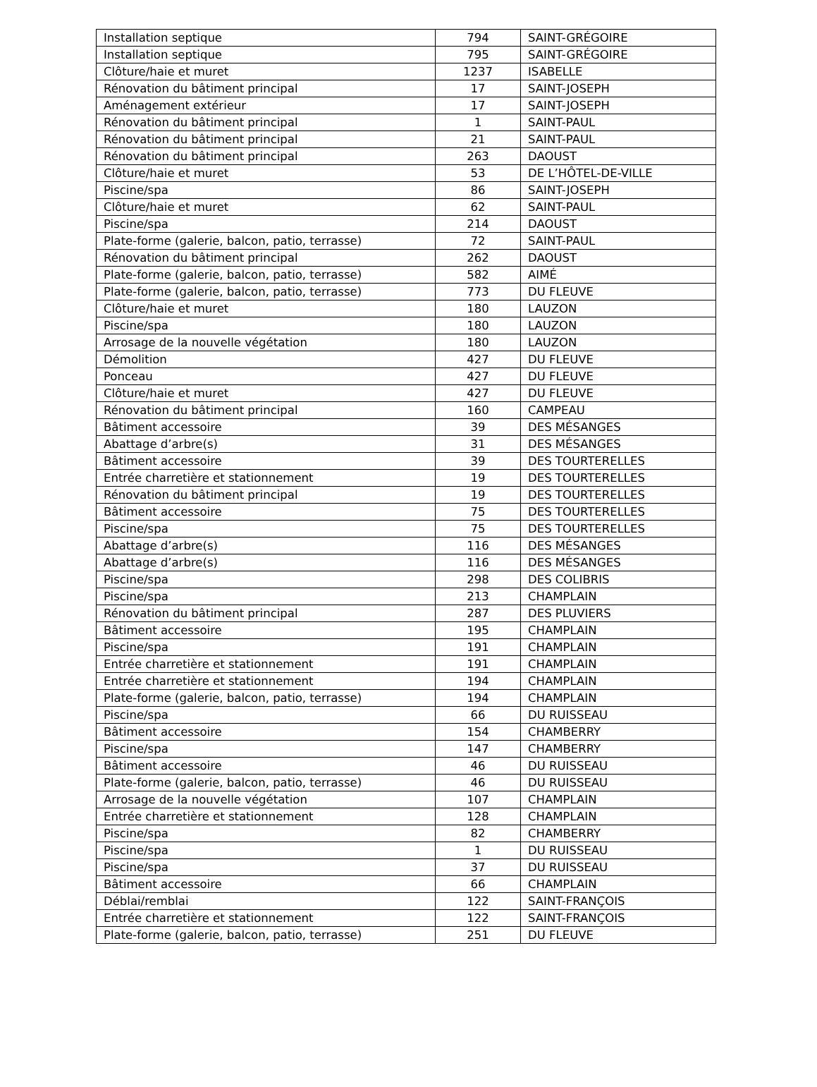| Installation septique | 794 | SAINT-GRÉGOIRE |
| Installation septique | 795 | SAINT-GRÉGOIRE |
| Clôture/haie et muret | 1237 | ISABELLE |
| Rénovation du bâtiment principal | 17 | SAINT-JOSEPH |
| Aménagement extérieur | 17 | SAINT-JOSEPH |
| Rénovation du bâtiment principal | 1 | SAINT-PAUL |
| Rénovation du bâtiment principal | 21 | SAINT-PAUL |
| Rénovation du bâtiment principal | 263 | DAOUST |
| Clôture/haie et muret | 53 | DE L’HÔTEL-DE-VILLE |
| Piscine/spa | 86 | SAINT-JOSEPH |
| Clôture/haie et muret | 62 | SAINT-PAUL |
| Piscine/spa | 214 | DAOUST |
| Plate-forme (galerie, balcon, patio, terrasse) | 72 | SAINT-PAUL |
| Rénovation du bâtiment principal | 262 | DAOUST |
| Plate-forme (galerie, balcon, patio, terrasse) | 582 | AIMÉ |
| Plate-forme (galerie, balcon, patio, terrasse) | 773 | DU FLEUVE |
| Clôture/haie et muret | 180 | LAUZON |
| Piscine/spa | 180 | LAUZON |
| Arrosage de la nouvelle végétation | 180 | LAUZON |
| Démolition | 427 | DU FLEUVE |
| Ponceau | 427 | DU FLEUVE |
| Clôture/haie et muret | 427 | DU FLEUVE |
| Rénovation du bâtiment principal | 160 | CAMPEAU |
| Bâtiment accessoire | 39 | DES MÉSANGES |
| Abattage d’arbre(s) | 31 | DES MÉSANGES |
| Bâtiment accessoire | 39 | DES TOURTERELLES |
| Entrée charretière et stationnement | 19 | DES TOURTERELLES |
| Rénovation du bâtiment principal | 19 | DES TOURTERELLES |
| Bâtiment accessoire | 75 | DES TOURTERELLES |
| Piscine/spa | 75 | DES TOURTERELLES |
| Abattage d’arbre(s) | 116 | DES MÉSANGES |
| Abattage d’arbre(s) | 116 | DES MÉSANGES |
| Piscine/spa | 298 | DES COLIBRIS |
| Piscine/spa | 213 | CHAMPLAIN |
| Rénovation du bâtiment principal | 287 | DES PLUVIERS |
| Bâtiment accessoire | 195 | CHAMPLAIN |
| Piscine/spa | 191 | CHAMPLAIN |
| Entrée charretière et stationnement | 191 | CHAMPLAIN |
| Entrée charretière et stationnement | 194 | CHAMPLAIN |
| Plate-forme (galerie, balcon, patio, terrasse) | 194 | CHAMPLAIN |
| Piscine/spa | 66 | DU RUISSEAU |
| Bâtiment accessoire | 154 | CHAMBERRY |
| Piscine/spa | 147 | CHAMBERRY |
| Bâtiment accessoire | 46 | DU RUISSEAU |
| Plate-forme (galerie, balcon, patio, terrasse) | 46 | DU RUISSEAU |
| Arrosage de la nouvelle végétation | 107 | CHAMPLAIN |
| Entrée charretière et stationnement | 128 | CHAMPLAIN |
| Piscine/spa | 82 | CHAMBERRY |
| Piscine/spa | 1 | DU RUISSEAU |
| Piscine/spa | 37 | DU RUISSEAU |
| Bâtiment accessoire | 66 | CHAMPLAIN |
| Déblai/remblai | 122 | SAINT-FRANÇOIS |
| Entrée charretière et stationnement | 122 | SAINT-FRANÇOIS |
| Plate-forme (galerie, balcon, patio, terrasse) | 251 | DU FLEUVE |